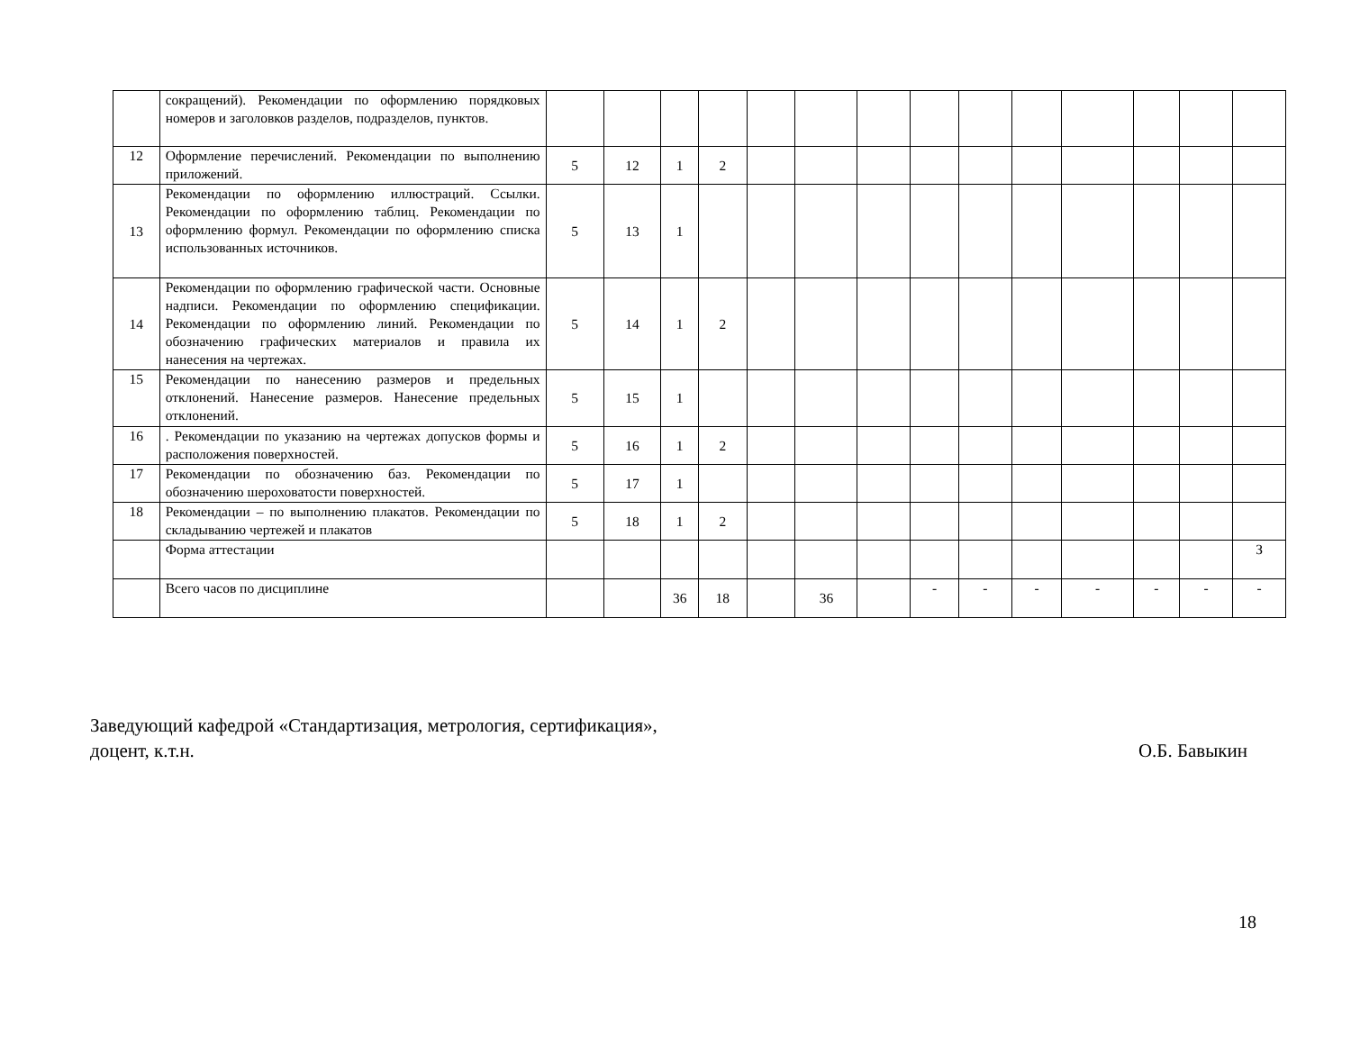| | сокращений). Рекомендации по оформлению порядковых номеров и заголовков разделов, подразделов, пунктов. | | | | | | | | | | | | | | |
| 12 | Оформление перечислений. Рекомендации по выполнению приложений. | 5 | 12 | 1 | 2 | | | | | | | | | | |
| 13 | Рекомендации по оформлению иллюстраций. Ссылки. Рекомендации по оформлению таблиц. Рекомендации по оформлению формул. Рекомендации по оформлению списка использованных источников. | 5 | 13 | 1 | | | | | | | | | | | |
| 14 | Рекомендации по оформлению графической части. Основные надписи. Рекомендации по оформлению спецификации. Рекомендации по оформлению линий. Рекомендации по обозначению графических материалов и правила их нанесения на чертежах. | 5 | 14 | 1 | 2 | | | | | | | | | | |
| 15 | Рекомендации по нанесению размеров и предельных отклонений. Нанесение размеров. Нанесение предельных отклонений. | 5 | 15 | 1 | | | | | | | | | | | |
| 16 | . Рекомендации по указанию на чертежах допусков формы и расположения поверхностей. | 5 | 16 | 1 | 2 | | | | | | | | | | |
| 17 | Рекомендации по обозначению баз. Рекомендации по обозначению шероховатости поверхностей. | 5 | 17 | 1 | | | | | | | | | | | |
| 18 | Рекомендации – по выполнению плакатов. Рекомендации по складыванию чертежей и плакатов | 5 | 18 | 1 | 2 | | | | | | | | | | |
| | Форма аттестации | | | | | | | | | | | | | | З |
| | Всего часов по дисциплине | | | 36 | 18 | | 36 | | - | - | - | - | - | - | - |
Заведующий кафедрой «Стандартизация, метрология, сертификация»,
доцент, к.т.н. О.Б. Бавыкин
18